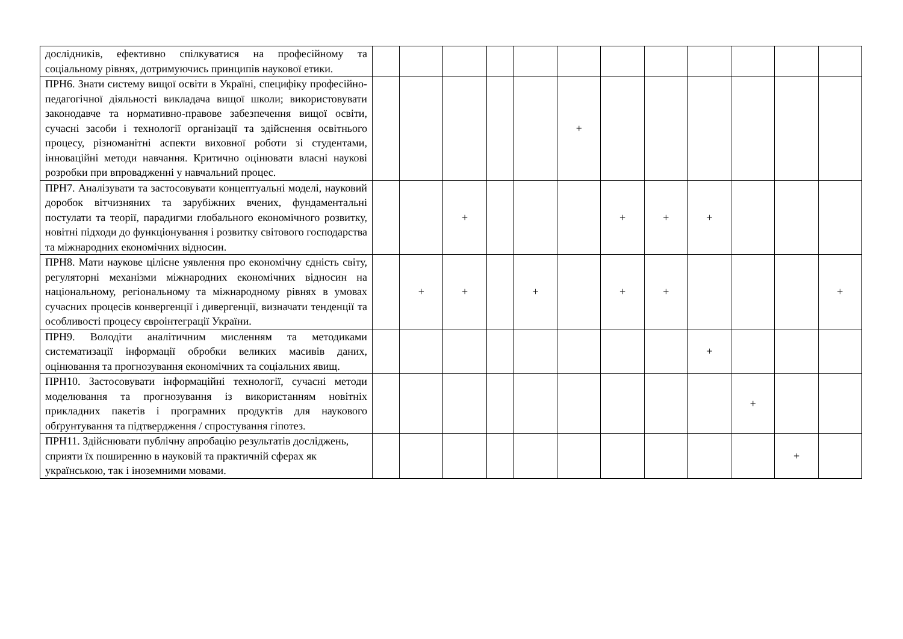| дослідників, ефективно спілкуватися на професійному та соціальному рівнях, дотримуючись принципів наукової етики. | | | | | | | | | | | | |
| ПРН6. Знати систему вищої освіти в Україні, специфіку професійно-педагогічної діяльності викладача вищої школи; використовувати законодавче та нормативно-правове забезпечення вищої освіти, сучасні засоби і технології організації та здійснення освітнього процесу, різноманітні аспекти виховної роботи зі студентами, інноваційні методи навчання. Критично оцінювати власні наукові розробки при впровадженні у навчальний процес. | | | | | | + | | | | | | |
| ПРН7. Аналізувати та застосовувати концептуальні моделі, науковий доробок вітчизняних та зарубіжних вчених, фундаментальні постулати та теорії, парадигми глобального економічного розвитку, новітні підходи до функціонування і розвитку світового господарства та міжнародних економічних відносин. | | | + | | | | + | + | + | | | |
| ПРН8. Мати наукове цілісне уявлення про економічну єдність світу, регуляторні механізми міжнародних економічних відносин на національному, регіональному та міжнародному рівнях в умовах сучасних процесів конвергенції і дивергенції, визначати тенденції та особливості процесу євроінтеграції України. | | + | + | | + | | + | + | | | | + |
| ПРН9. Володіти аналітичним мисленням та методиками систематизації інформації обробки великих масивів даних, оцінювання та прогнозування економічних та соціальних явищ. | | | | | | | | | + | | | |
| ПРН10. Застосовувати інформаційні технології, сучасні методи моделювання та прогнозування із використанням новітніх прикладних пакетів і програмних продуктів для наукового обґрунтування та підтвердження / спростування гіпотез. | | | | | | | | | | + | | |
| ПРН11. Здійснювати публічну апробацію результатів досліджень, сприяти їх поширенню в науковій та практичній сферах як українською, так і іноземними мовами. | | | | | | | | | | | + | |